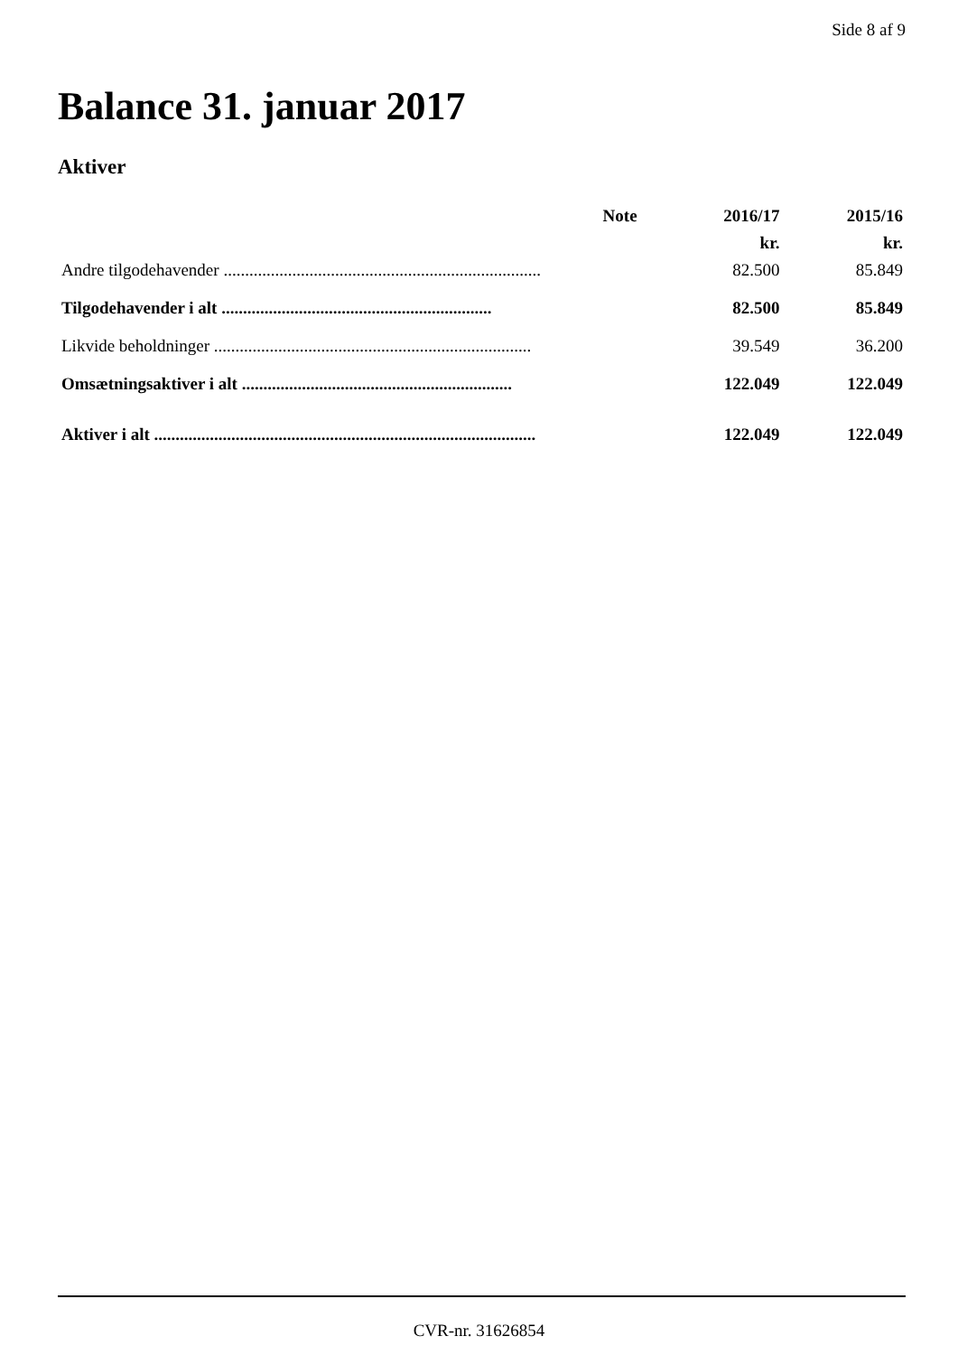Side 8 af 9
Balance 31. januar 2017
Aktiver
| | Note | 2016/17 | 2015/16 |
| --- | --- | --- | --- |
| | | kr. | kr. |
| Andre tilgodehavender .......................................................................... | | 82.500 | 85.849 |
| Tilgodehavender i alt ............................................................... | | 82.500 | 85.849 |
| Likvide beholdninger .......................................................................... | | 39.549 | 36.200 |
| Omsætningsaktiver i alt ............................................................... | | 122.049 | 122.049 |
| Aktiver i alt ......................................................................................... | | 122.049 | 122.049 |
CVR-nr. 31626854